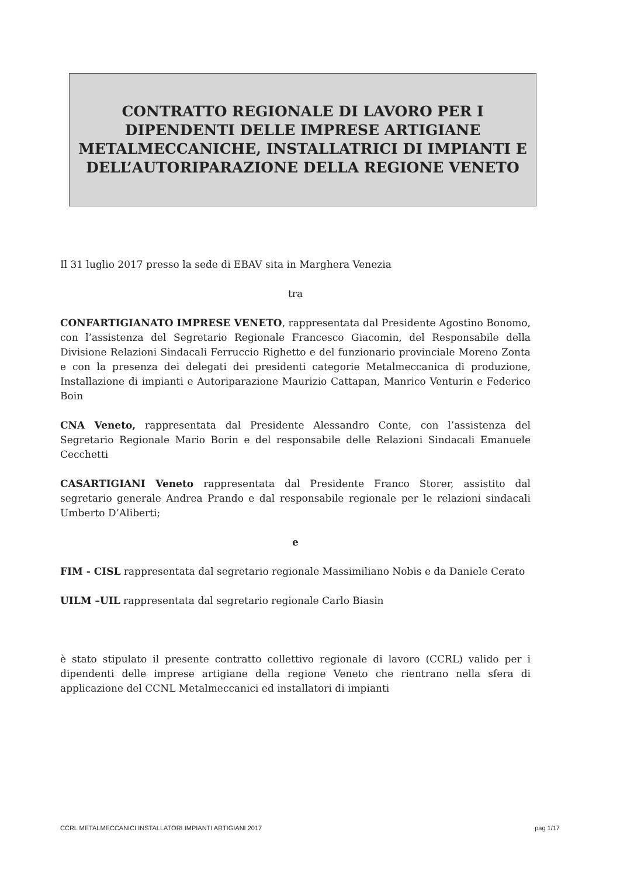CONTRATTO REGIONALE DI LAVORO PER I
DIPENDENTI DELLE IMPRESE ARTIGIANE
METALMECCANICHE, INSTALLATRICI DI IMPIANTI E
DELL’AUTORIPARAZIONE DELLA REGIONE VENETO
Il 31 luglio 2017 presso la sede di EBAV sita in Marghera Venezia
tra
CONFARTIGIANATO IMPRESE VENETO, rappresentata dal Presidente Agostino Bonomo, con l’assistenza del Segretario Regionale Francesco Giacomin, del Responsabile della Divisione Relazioni Sindacali Ferruccio Righetto e del funzionario provinciale Moreno Zonta e con la presenza dei delegati dei presidenti categorie Metalmeccanica di produzione, Installazione di impianti e Autoriparazione Maurizio Cattapan, Manrico Venturin e Federico Boin
CNA Veneto, rappresentata dal Presidente Alessandro Conte, con l’assistenza del Segretario Regionale Mario Borin e del responsabile delle Relazioni Sindacali Emanuele Cecchetti
CASARTIGIANI Veneto rappresentata dal Presidente Franco Storer, assistito dal segretario generale Andrea Prando e dal responsabile regionale per le relazioni sindacali Umberto D’Aliberti;
e
FIM - CISL rappresentata dal segretario regionale Massimiliano Nobis e da Daniele Cerato
UILM –UIL rappresentata dal segretario regionale Carlo Biasin
è stato stipulato il presente contratto collettivo regionale di lavoro (CCRL) valido per i dipendenti delle imprese artigiane della regione Veneto che rientrano nella sfera di applicazione del CCNL Metalmeccanici ed installatori di impianti
CCRL METALMECCANICI INSTALLATORI IMPIANTI ARTIGIANI 2017 pag 1/17